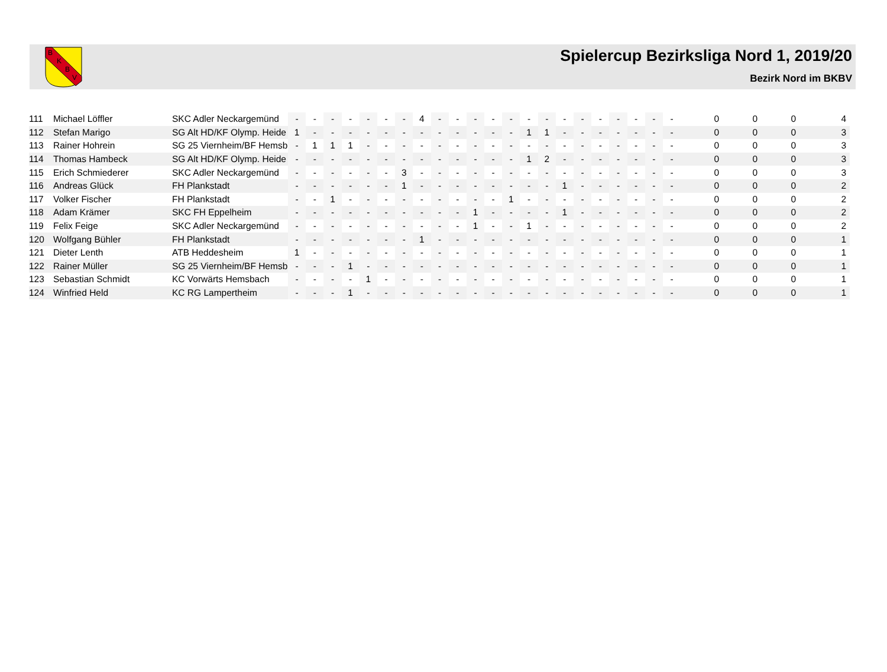B
K
B
V
Spielercup Bezirksliga Nord 1, 2019/20
Bezirk Nord im BKBV
| 111 | Michael Löffler | SKC Adler Neckargemünd | - | - | - | - | - | - | - | 4 | - | - | - | - | - | - | - | - | - | - | - | - | - | - | 0 | 0 | 0 | 4 |
| 112 | Stefan Marigo | SG Alt HD/KF Olymp. Heide | 1 | - | - | - | - | - | - | - | - | - | - | - | - | 1 | 1 | - | - | - | - | - | - | - | 0 | 0 | 0 | 3 |
| 113 | Rainer Hohrein | SG 25 Viernheim/BF Hemsb | - | 1 | 1 | 1 | - | - | - | - | - | - | - | - | - | - | - | - | - | - | - | - | - | - | 0 | 0 | 0 | 3 |
| 114 | Thomas Hambeck | SG Alt HD/KF Olymp. Heide | - | - | - | - | - | - | - | - | - | - | - | - | - | 1 | 2 | - | - | - | - | - | - | - | 0 | 0 | 0 | 3 |
| 115 | Erich Schmiederer | SKC Adler Neckargemünd | - | - | - | - | - | - | 3 | - | - | - | - | - | - | - | - | - | - | - | - | - | - | - | 0 | 0 | 0 | 3 |
| 116 | Andreas Glück | FH Plankstadt | - | - | - | - | - | - | 1 | - | - | - | - | - | - | - | - | 1 | - | - | - | - | - | - | 0 | 0 | 0 | 2 |
| 117 | Volker Fischer | FH Plankstadt | - | - | 1 | - | - | - | - | - | - | - | - | - | 1 | - | - | - | - | - | - | - | - | - | 0 | 0 | 0 | 2 |
| 118 | Adam Krämer | SKC FH Eppelheim | - | - | - | - | - | - | - | - | - | - | 1 | - | - | - | - | 1 | - | - | - | - | - | - | 0 | 0 | 0 | 2 |
| 119 | Felix Feige | SKC Adler Neckargemünd | - | - | - | - | - | - | - | - | - | - | 1 | - | - | 1 | - | - | - | - | - | - | - | - | 0 | 0 | 0 | 2 |
| 120 | Wolfgang Bühler | FH Plankstadt | - | - | - | - | - | - | - | 1 | - | - | - | - | - | - | - | - | - | - | - | - | - | - | 0 | 0 | 0 | 1 |
| 121 | Dieter Lenth | ATB Heddesheim | 1 | - | - | - | - | - | - | - | - | - | - | - | - | - | - | - | - | - | - | - | - | - | 0 | 0 | 0 | 1 |
| 122 | Rainer Müller | SG 25 Viernheim/BF Hemsb | - | - | - | 1 | - | - | - | - | - | - | - | - | - | - | - | - | - | - | - | - | - | - | 0 | 0 | 0 | 1 |
| 123 | Sebastian Schmidt | KC Vorwärts Hemsbach | - | - | - | - | 1 | - | - | - | - | - | - | - | - | - | - | - | - | - | - | - | - | - | 0 | 0 | 0 | 1 |
| 124 | Winfried Held | KC RG Lampertheim | - | - | - | 1 | - | - | - | - | - | - | - | - | - | - | - | - | - | - | - | - | - | - | 0 | 0 | 0 | 1 |